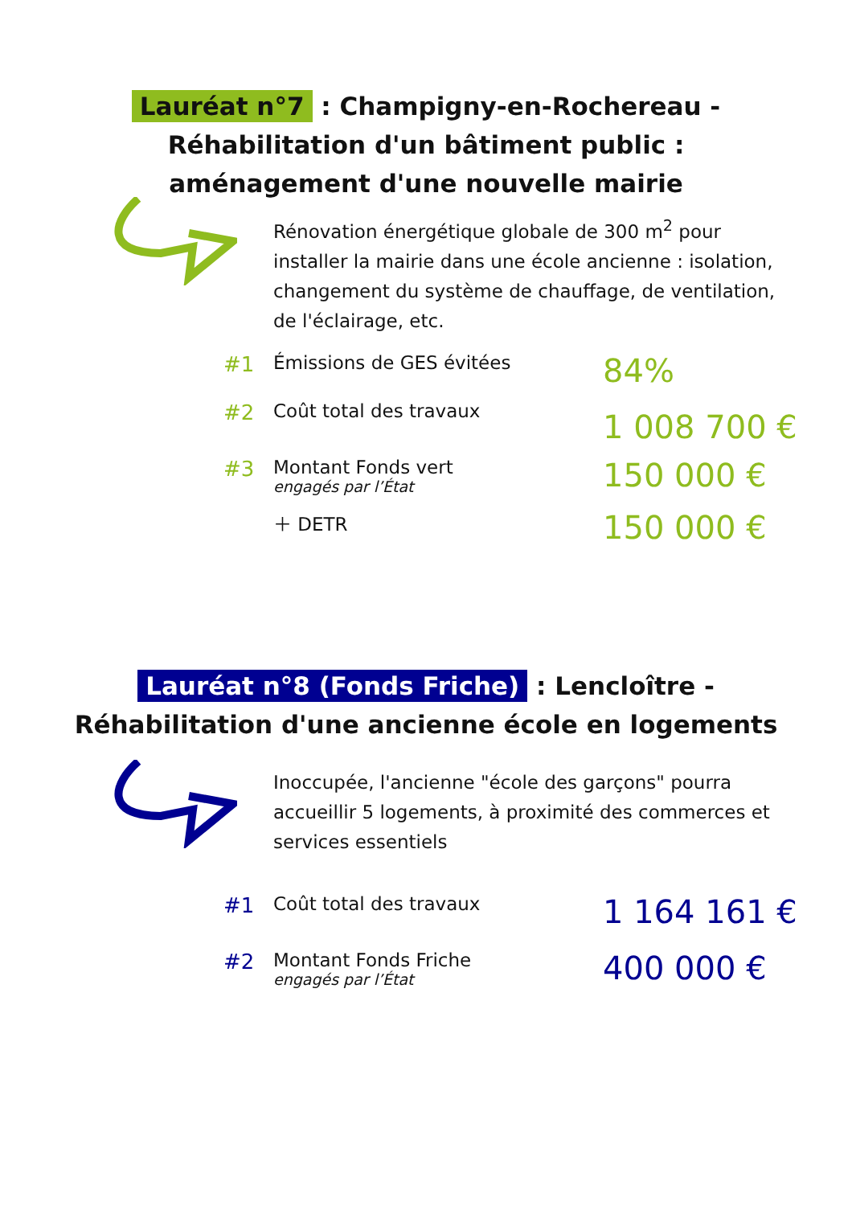Lauréat n°7 : Champigny-en-Rochereau -
Réhabilitation d'un bâtiment public :
aménagement d'une nouvelle mairie
Rénovation énergétique globale de 300 m<sup>2</sup> pour installer la mairie dans une école ancienne : isolation, changement du système de chauffage, de ventilation, de l'éclairage, etc.
#1 Émissions de GES évitées 84%
#2 Coût total des travaux 1 008 700 €
#3 Montant Fonds vert
engagés par l’État 150 000 €
＋ DETR 150 000 €
Lauréat n°8 (Fonds Friche) : Lencloître -
Réhabilitation d'une ancienne école en logements
Inoccupée, l'ancienne "école des garçons" pourra accueillir 5 logements, à proximité des commerces et services essentiels
#1 Coût total des travaux 1 164 161 €
#2 Montant Fonds Friche
engagés par l’État 400 000 €